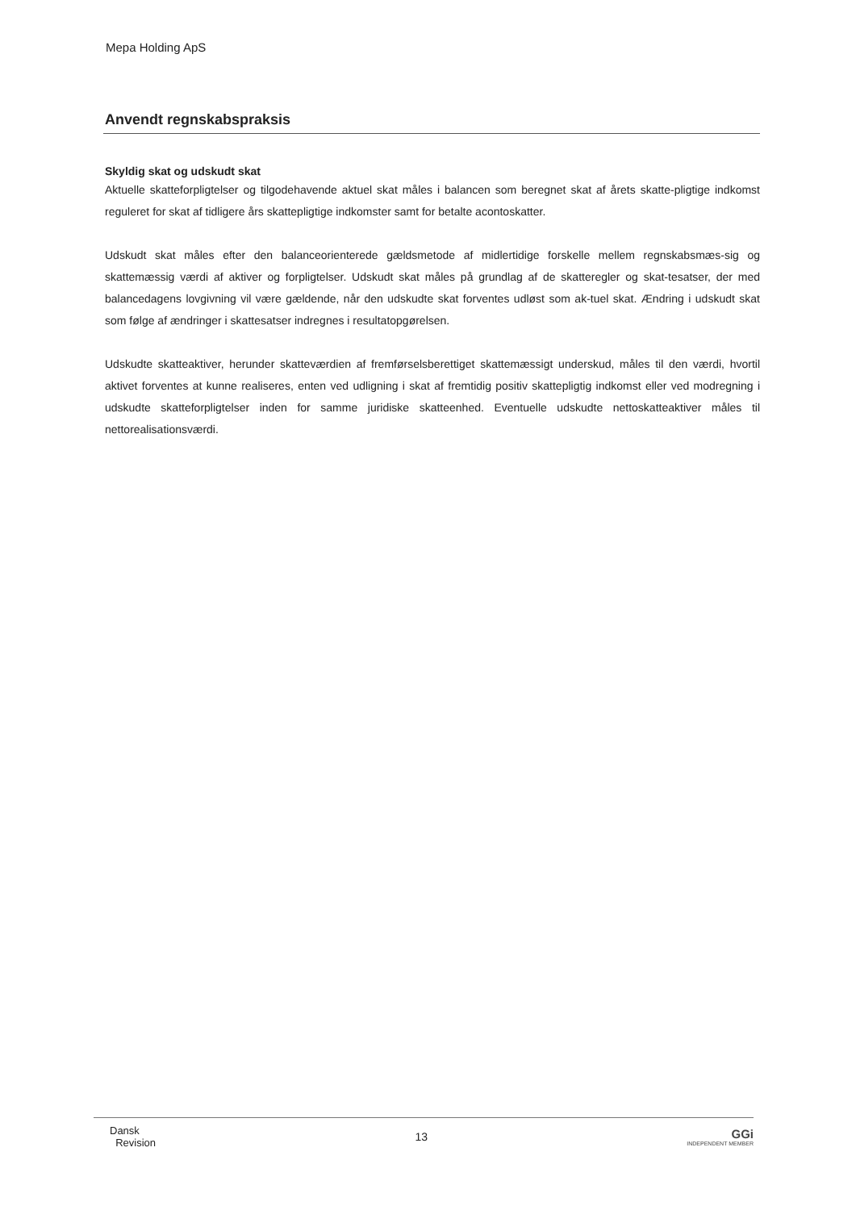Mepa Holding ApS
Anvendt regnskabspraksis
Skyldig skat og udskudt skat
Aktuelle skatteforpligtelser og tilgodehavende aktuel skat måles i balancen som beregnet skat af årets skatte-pligtige indkomst reguleret for skat af tidligere års skattepligtige indkomster samt for betalte acontoskatter.
Udskudt skat måles efter den balanceorienterede gældsmetode af midlertidige forskelle mellem regnskabsmæs-sig og skattemæssig værdi af aktiver og forpligtelser. Udskudt skat måles på grundlag af de skatteregler og skat-tesatser, der med balancedagens lovgivning vil være gældende, når den udskudte skat forventes udløst som ak-tuel skat. Ændring i udskudt skat som følge af ændringer i skattesatser indregnes i resultatopgørelsen.
Udskudte skatteaktiver, herunder skatteværdien af fremførselsberettiget skattemæssigt underskud, måles til den værdi, hvortil aktivet forventes at kunne realiseres, enten ved udligning i skat af fremtidig positiv skattepligtig indkomst eller ved modregning i udskudte skatteforpligtelser inden for samme juridiske skatteenhed. Eventuelle udskudte nettoskatteaktiver måles til nettorealisationsværdi.
Dansk
Revision
13 GGi
INDEPENDENT MEMBER